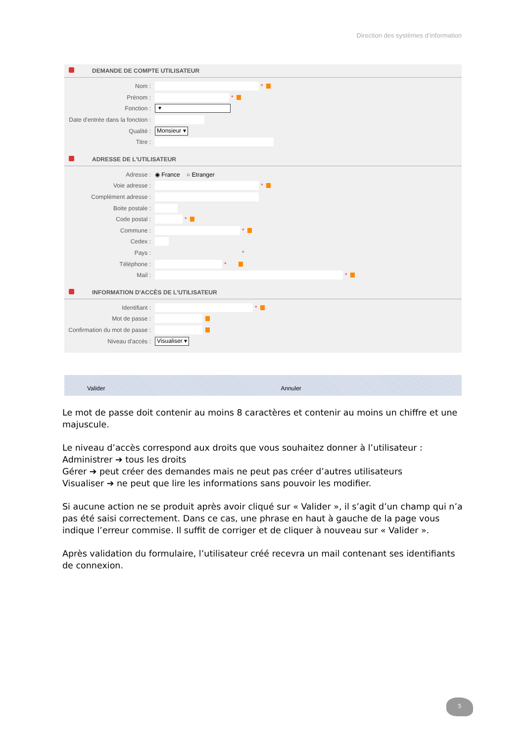Direction des systèmes d’information
DEMANDE DE COMPTE UTILISATEUR
Nom : *
Prénom : *
Fonction : ▾
Date d'entrée dans la fonction :
Qualité : Monsieur ▾
Titre :
ADRESSE DE L'UTILISATEUR
Adresse : ◉ France ○ Etranger
Voie adresse : *
Complément adresse :
Boite postale :
Code postal : *
Commune : *
Cedex :
Pays : *
Téléphone : *
Mail : *
INFORMATION D'ACCÈS DE L'UTILISATEUR
Identifiant : *
Mot de passe :
Confirmation du mot de passe :
Niveau d'accès : Visualiser ▾
Valider Annuler
Le mot de passe doit contenir au moins 8 caractères et contenir au moins un chiffre et une majuscule.
Le niveau d’accès correspond aux droits que vous souhaitez donner à l’utilisateur :
Administrer ➔ tous les droits
Gérer ➔ peut créer des demandes mais ne peut pas créer d’autres utilisateurs
Visualiser ➔ ne peut que lire les informations sans pouvoir les modifier.
Si aucune action ne se produit après avoir cliqué sur « Valider », il s’agit d’un champ qui n’a pas été saisi correctement. Dans ce cas, une phrase en haut à gauche de la page vous indique l’erreur commise. Il suffit de corriger et de cliquer à nouveau sur « Valider ».
Après validation du formulaire, l’utilisateur créé recevra un mail contenant ses identifiants de connexion.
5